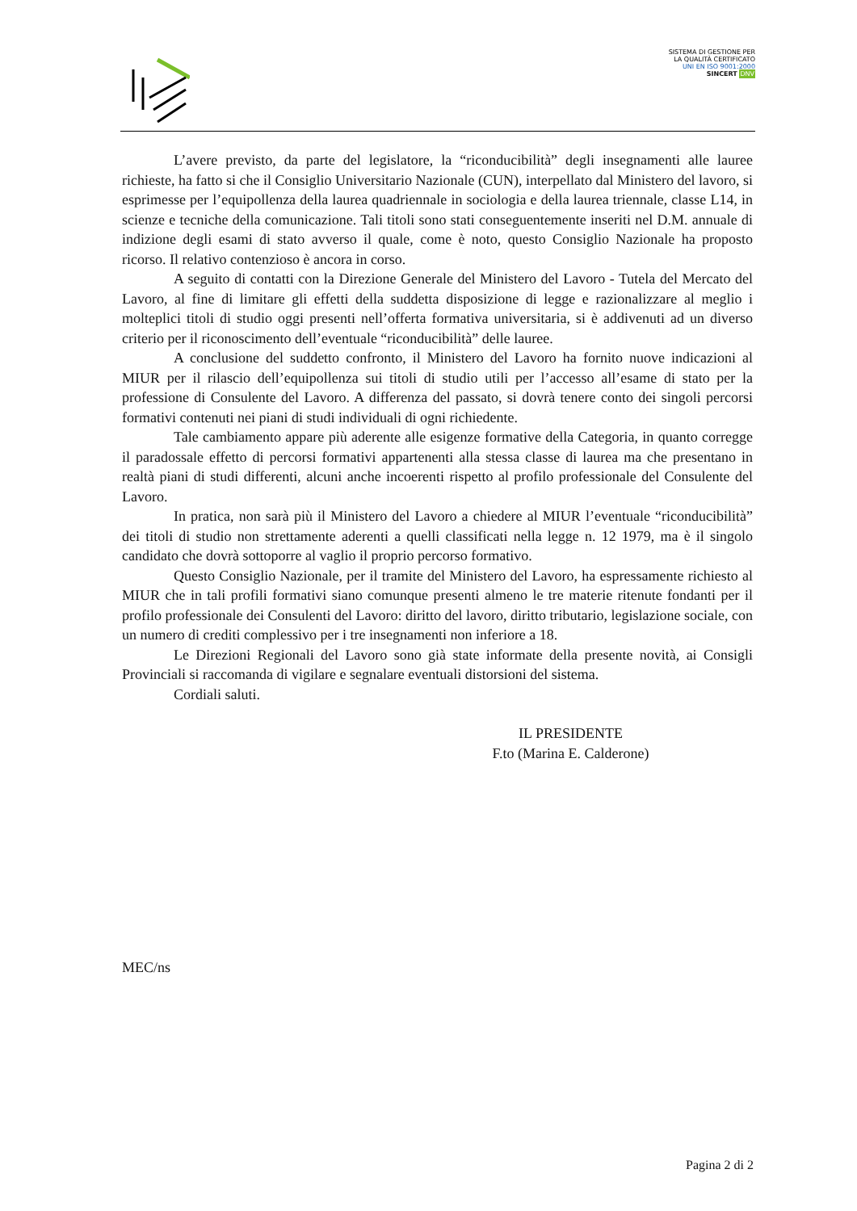SISTEMA DI GESTIONE PER LA QUALITÀ CERTIFICATO
UNI EN ISO 9001:2000
SINCERT DNV
L’avere previsto, da parte del legislatore, la “riconducibilità” degli insegnamenti alle lauree richieste, ha fatto si che il Consiglio Universitario Nazionale (CUN), interpellato dal Ministero del lavoro, si esprimesse per l’equipollenza della laurea quadriennale in sociologia e della laurea triennale, classe L14, in scienze e tecniche della comunicazione. Tali titoli sono stati conseguentemente inseriti nel D.M. annuale di indizione degli esami di stato avverso il quale, come è noto, questo Consiglio Nazionale ha proposto ricorso. Il relativo contenzioso è ancora in corso.
A seguito di contatti con la Direzione Generale del Ministero del Lavoro - Tutela del Mercato del Lavoro, al fine di limitare gli effetti della suddetta disposizione di legge e razionalizzare al meglio i molteplici titoli di studio oggi presenti nell’offerta formativa universitaria, si è addivenuti ad un diverso criterio per il riconoscimento dell’eventuale “riconducibilità” delle lauree.
A conclusione del suddetto confronto, il Ministero del Lavoro ha fornito nuove indicazioni al MIUR per il rilascio dell’equipollenza sui titoli di studio utili per l’accesso all’esame di stato per la professione di Consulente del Lavoro. A differenza del passato, si dovrà tenere conto dei singoli percorsi formativi contenuti nei piani di studi individuali di ogni richiedente.
Tale cambiamento appare più aderente alle esigenze formative della Categoria, in quanto corregge il paradossale effetto di percorsi formativi appartenenti alla stessa classe di laurea ma che presentano in realtà piani di studi differenti, alcuni anche incoerenti rispetto al profilo professionale del Consulente del Lavoro.
In pratica, non sarà più il Ministero del Lavoro a chiedere al MIUR l’eventuale “riconducibilità” dei titoli di studio non strettamente aderenti a quelli classificati nella legge n. 12 1979, ma è il singolo candidato che dovrà sottoporre al vaglio il proprio percorso formativo.
Questo Consiglio Nazionale, per il tramite del Ministero del Lavoro, ha espressamente richiesto al MIUR che in tali profili formativi siano comunque presenti almeno le tre materie ritenute fondanti per il profilo professionale dei Consulenti del Lavoro: diritto del lavoro, diritto tributario, legislazione sociale, con un numero di crediti complessivo per i tre insegnamenti non inferiore a 18.
Le Direzioni Regionali del Lavoro sono già state informate della presente novità, ai Consigli Provinciali si raccomanda di vigilare e segnalare eventuali distorsioni del sistema.
Cordiali saluti.
IL PRESIDENTE
F.to (Marina E. Calderone)
MEC/ns
Pagina 2 di 2